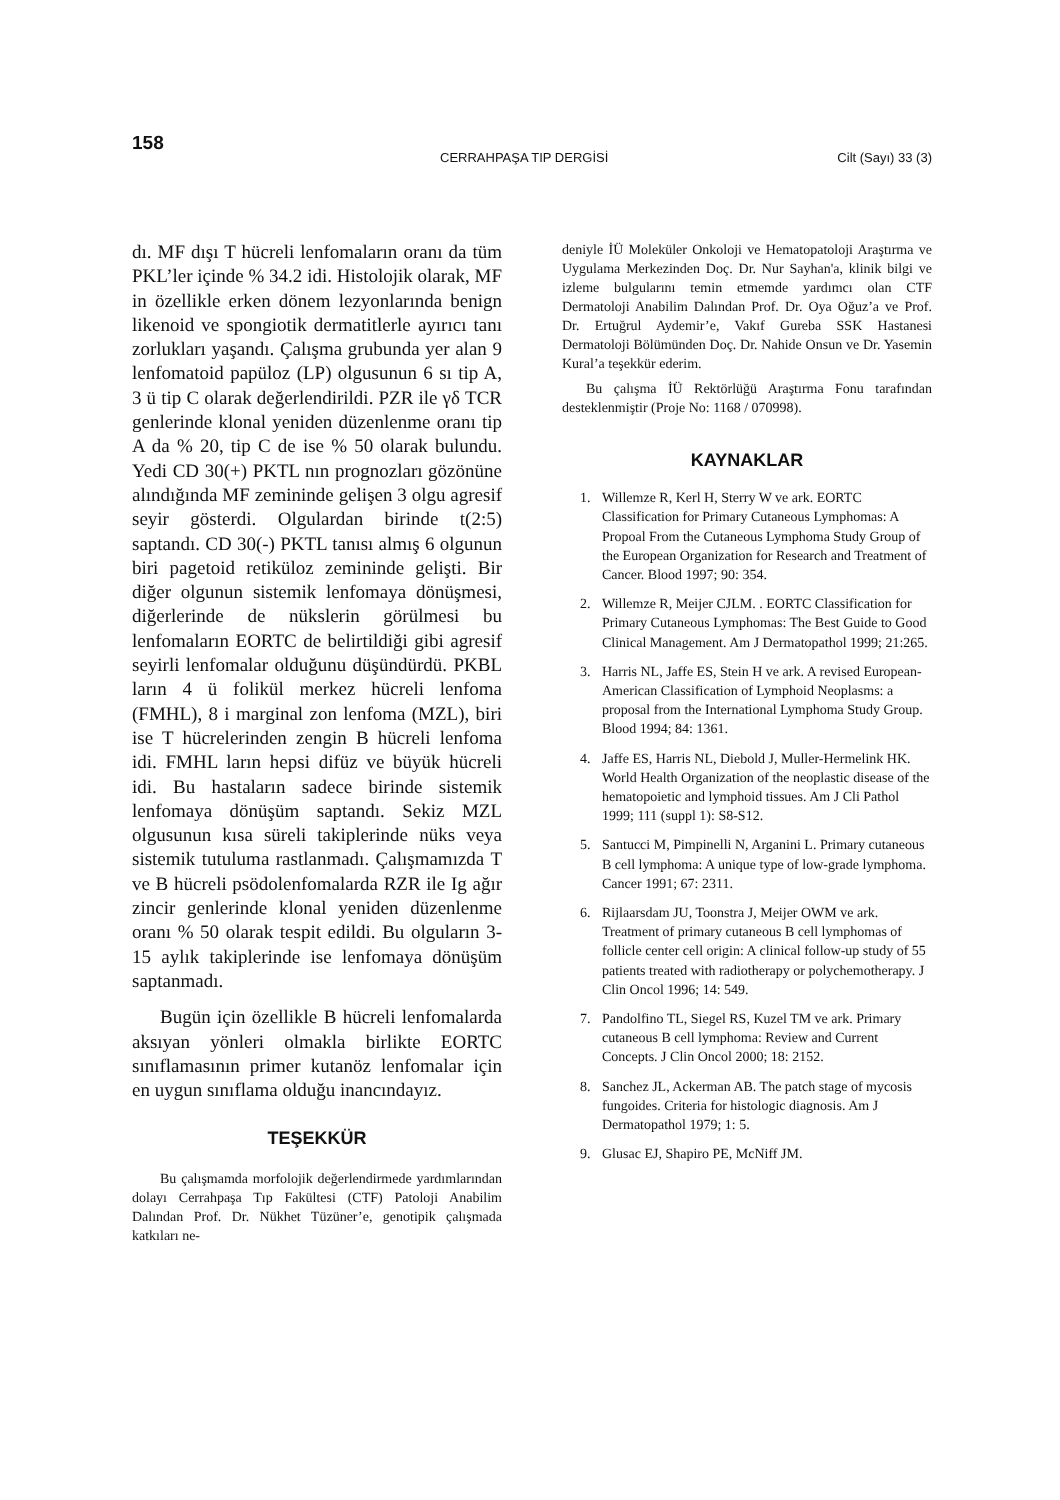158
CERRAHPAŞA TIP DERGİSİ Cilt (Sayı) 33 (3)
dı. MF dışı T hücreli lenfomaların oranı da tüm PKL’ler içinde % 34.2 idi. Histolojik olarak, MF in özellikle erken dönem lezyonlarında benign likenoid ve spongiotik dermatitlerle ayırıcı tanı zorlukları yaşandı. Çalışma grubunda yer alan 9 lenfomatoid papüloz (LP) olgusunun 6 sı tip A, 3 ü tip C olarak değerlendirildi. PZR ile γδ TCR genlerinde klonal yeniden düzenlenme oranı tip A da % 20, tip C de ise % 50 olarak bulundu. Yedi CD 30(+) PKTL nın prognozları gözönüne alındığında MF zemininde gelişen 3 olgu agresif seyir gösterdi. Olgulardan birinde t(2:5) saptandı. CD 30(-) PKTL tanısı almış 6 olgunun biri pagetoid retiküloz zemininde gelişti. Bir diğer olgunun sistemik lenfomaya dönüşmesi, diğerlerinde de nükslerin görülmesi bu lenfomaların EORTC de belirtildiği gibi agresif seyirli lenfomalar olduğunu düşündürdü. PKBL ların 4 ü folikül merkez hücreli lenfoma (FMHL), 8 i marginal zon lenfoma (MZL), biri ise T hücrelerinden zengin B hücreli lenfoma idi. FMHL ların hepsi difüz ve büyük hücreli idi. Bu hastaların sadece birinde sistemik lenfomaya dönüşüm saptandı. Sekiz MZL olgusunun kısa süreli takiplerinde nüks veya sistemik tutuluma rastlanmadı. Çalışmamızda T ve B hücreli psödolenfomalarda RZR ile Ig ağır zincir genlerinde klonal yeniden düzenlenme oranı % 50 olarak tespit edildi. Bu olguların 3-15 aylık takiplerinde ise lenfomaya dönüşüm saptanmadı.
Bugün için özellikle B hücreli lenfomalarda aksıyan yönleri olmakla birlikte EORTC sınıflamasının primer kutanöz lenfomalar için en uygun sınıflama olduğu inancındayız.
TEŞEKKÜR
Bu çalışmamda morfolojik değerlendirmede yardımlarından dolayı Cerrahpaşa Tıp Fakültesi (CTF) Patoloji Anabilim Dalından Prof. Dr. Nükhet Tüzüner’e, genotipik çalışmada katkıları ne-
deniyle İÜ Moleküler Onkoloji ve Hematopatoloji Araştırma ve Uygulama Merkezinden Doç. Dr. Nur Sayhan'a, klinik bilgi ve izleme bulgularını temin etmemde yardımcı olan CTF Dermatoloji Anabilim Dalından Prof. Dr. Oya Oğuz’a ve Prof. Dr. Ertuğrul Aydemir’e, Vakıf Gureba SSK Hastanesi Dermatoloji Bölümünden Doç. Dr. Nahide Onsun ve Dr. Yasemin Kural’a teşekkür ederim.
Bu çalışma İÜ Rektörlüğü Araştırma Fonu tarafından desteklenmiştir (Proje No: 1168 / 070998).
KAYNAKLAR
1. Willemze R, Kerl H, Sterry W ve ark. EORTC Classification for Primary Cutaneous Lymphomas: A Propoal From the Cutaneous Lymphoma Study Group of the European Organization for Research and Treatment of Cancer. Blood 1997; 90: 354.
2. Willemze R, Meijer CJLM. . EORTC Classification for Primary Cutaneous Lymphomas: The Best Guide to Good Clinical Management. Am J Dermatopathol 1999; 21:265.
3. Harris NL, Jaffe ES, Stein H ve ark. A revised European-American Classification of Lymphoid Neoplasms: a proposal from the International Lymphoma Study Group. Blood 1994; 84: 1361.
4. Jaffe ES, Harris NL, Diebold J, Muller-Hermelink HK. World Health Organization of the neoplastic disease of the hematopoietic and lymphoid tissues. Am J Cli Pathol 1999; 111 (suppl 1): S8-S12.
5. Santucci M, Pimpinelli N, Arganini L. Primary cutaneous B cell lymphoma: A unique type of low-grade lymphoma. Cancer 1991; 67: 2311.
6. Rijlaarsdam JU, Toonstra J, Meijer OWM ve ark. Treatment of primary cutaneous B cell lymphomas of follicle center cell origin: A clinical follow-up study of 55 patients treated with radiotherapy or polychemotherapy. J Clin Oncol 1996; 14: 549.
7. Pandolfino TL, Siegel RS, Kuzel TM ve ark. Primary cutaneous B cell lymphoma: Review and Current Concepts. J Clin Oncol 2000; 18: 2152.
8. Sanchez JL, Ackerman AB. The patch stage of mycosis fungoides. Criteria for histologic diagnosis. Am J Dermatopathol 1979; 1: 5.
9. Glusac EJ, Shapiro PE, McNiff JM.